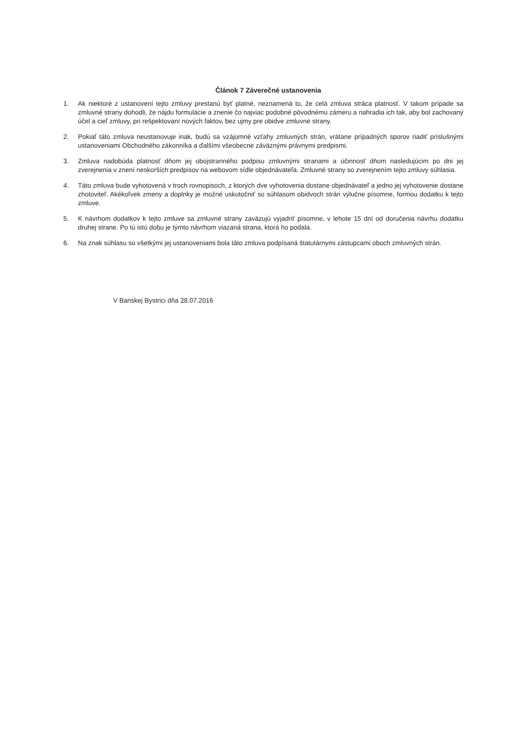Článok 7 Záverečné ustanovenia
1. Ak niektoré z ustanovení tejto zmluvy prestanú byť platné, neznamená to, že celá zmluva stráca platnosť. V takom prípade sa zmluvné strany dohodli, že nájdu formulácie a znenie čo najviac podobné pôvodnému zámeru a nahradia ich tak, aby bol zachovaný účel a cieľ zmluvy, pri rešpektovaní nových faktov, bez ujmy pre obidve zmluvné strany.
2. Pokiaľ táto zmluva neustanovuje inak, budú sa vzájomné vzťahy zmluvných strán, vrátane prípadných sporov riadiť príslušnými ustanoveniami Obchodného zákonníka a ďalšími všeobecne záväznými právnymi predpismi.
3. Zmluva nadobúda platnosť dňom jej obojstranného podpisu zmluvnými stranami a účinnosť dňom nasledujúcim po dni jej zverejnenia v znení neskorších predpisov na webovom sídle objednávateľa. Zmluvné strany so zverejnením tejto zmluvy súhlasia.
4. Táto zmluva bude vyhotovená v troch rovnopisoch, z ktorých dve vyhotovenia dostane objednávateľ a jedno jej vyhotovenie dostane zhotoviteľ. Akékoľvek zmeny a doplnky je možné uskutočniť so súhlasom obidvoch strán výlučne písomne, formou dodatku k tejto zmluve.
5. K návrhom dodatkov k tejto zmluve sa zmluvné strany zaväzujú vyjadriť písomne, v lehote 15 dní od doručenia návrhu dodatku druhej strane. Po tú istú dobu je týmto návrhom viazaná strana, ktorá ho podala.
6. Na znak súhlasu so všetkými jej ustanoveniami bola táto zmluva podpísaná štatutárnymi zástupcami oboch zmluvných strán.
V Banskej Bystrici dňa 28.07.2016